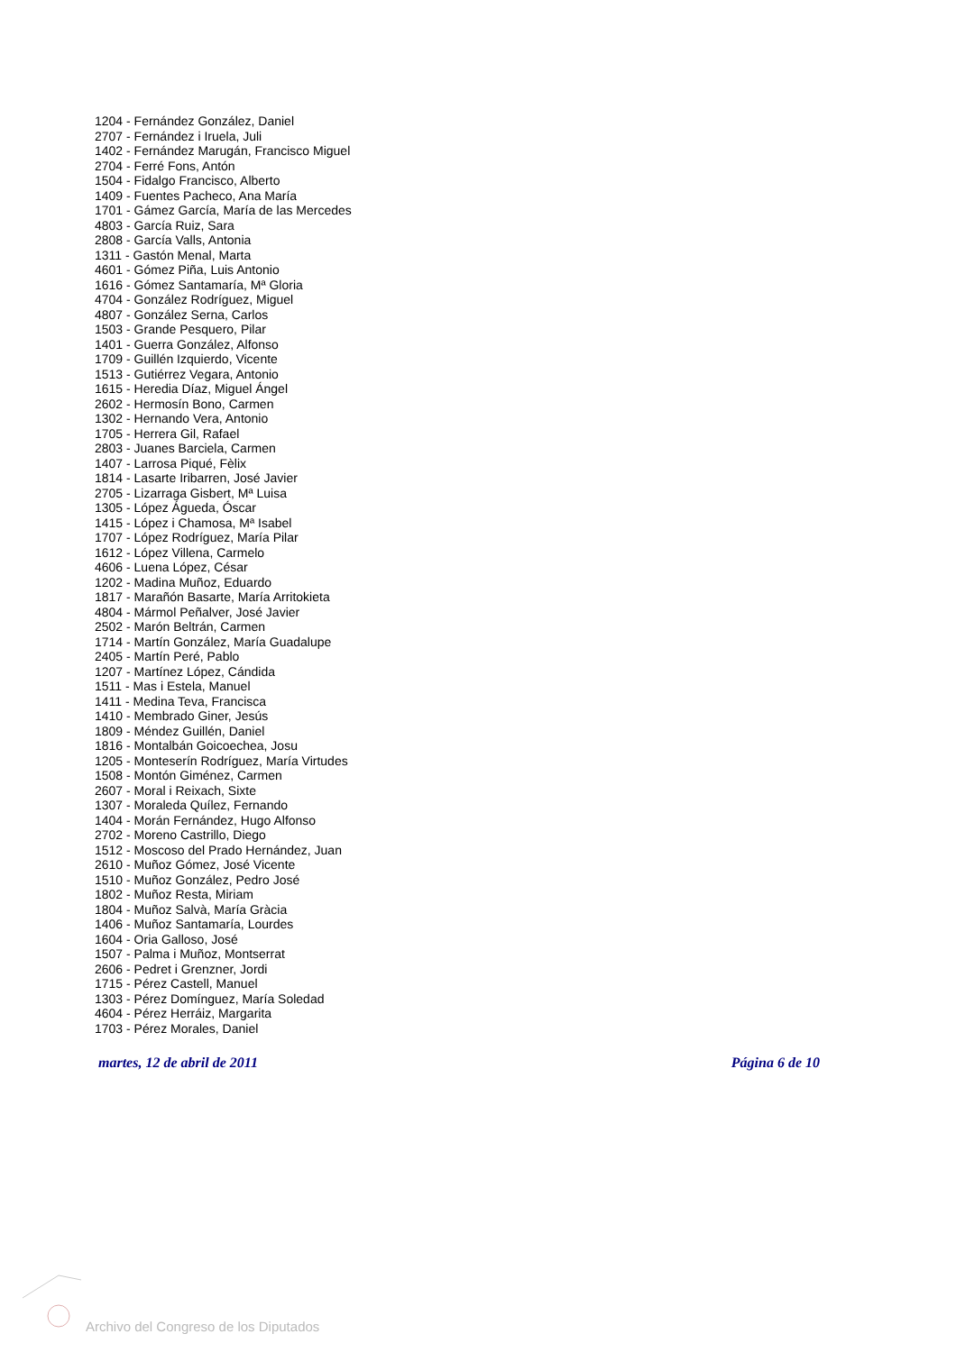1204 - Fernández González, Daniel
2707 - Fernández i Iruela, Juli
1402 - Fernández Marugán, Francisco Miguel
2704 - Ferré Fons, Antón
1504 - Fidalgo Francisco, Alberto
1409 - Fuentes Pacheco, Ana María
1701 - Gámez García, María de las Mercedes
4803 - García Ruiz, Sara
2808 - García Valls, Antonia
1311 - Gastón Menal, Marta
4601 - Gómez Piña, Luis Antonio
1616 - Gómez Santamaría, Mª Gloria
4704 - González Rodríguez, Miguel
4807 - González Serna, Carlos
1503 - Grande Pesquero, Pilar
1401 - Guerra González, Alfonso
1709 - Guillén Izquierdo, Vicente
1513 - Gutiérrez Vegara, Antonio
1615 - Heredia Díaz, Miguel Ángel
2602 - Hermosín Bono, Carmen
1302 - Hernando Vera, Antonio
1705 - Herrera Gil, Rafael
2803 - Juanes Barciela, Carmen
1407 - Larrosa Piqué, Fèlix
1814 - Lasarte Iribarren, José Javier
2705 - Lizarraga Gisbert, Mª Luisa
1305 - López Águeda, Óscar
1415 - López i Chamosa, Mª Isabel
1707 - López Rodríguez, María Pilar
1612 - López Villena, Carmelo
4606 - Luena López, César
1202 - Madina Muñoz, Eduardo
1817 - Marañón Basarte, María Arritokieta
4804 - Mármol Peñalver, José Javier
2502 - Marón Beltrán, Carmen
1714 - Martín González, María Guadalupe
2405 - Martín Peré, Pablo
1207 - Martínez López, Cándida
1511 - Mas i Estela, Manuel
1411 - Medina Teva, Francisca
1410 - Membrado Giner, Jesús
1809 - Méndez Guillén, Daniel
1816 - Montalbán Goicoechea, Josu
1205 - Monteserín Rodríguez, María Virtudes
1508 - Montón Giménez, Carmen
2607 - Moral i Reixach, Sixte
1307 - Moraleda Quílez, Fernando
1404 - Morán Fernández, Hugo Alfonso
2702 - Moreno Castrillo, Diego
1512 - Moscoso del Prado Hernández, Juan
2610 - Muñoz Gómez, José Vicente
1510 - Muñoz González, Pedro José
1802 - Muñoz Resta, Miriam
1804 - Muñoz Salvà, María Gràcia
1406 - Muñoz Santamaría, Lourdes
1604 - Oria Galloso, José
1507 - Palma i Muñoz, Montserrat
2606 - Pedret i Grenzner, Jordi
1715 - Pérez Castell, Manuel
1303 - Pérez Domínguez, María Soledad
4604 - Pérez Herráiz, Margarita
1703 - Pérez Morales, Daniel
martes, 12 de abril de 2011 Página 6 de 10
Archivo del Congreso de los Diputados